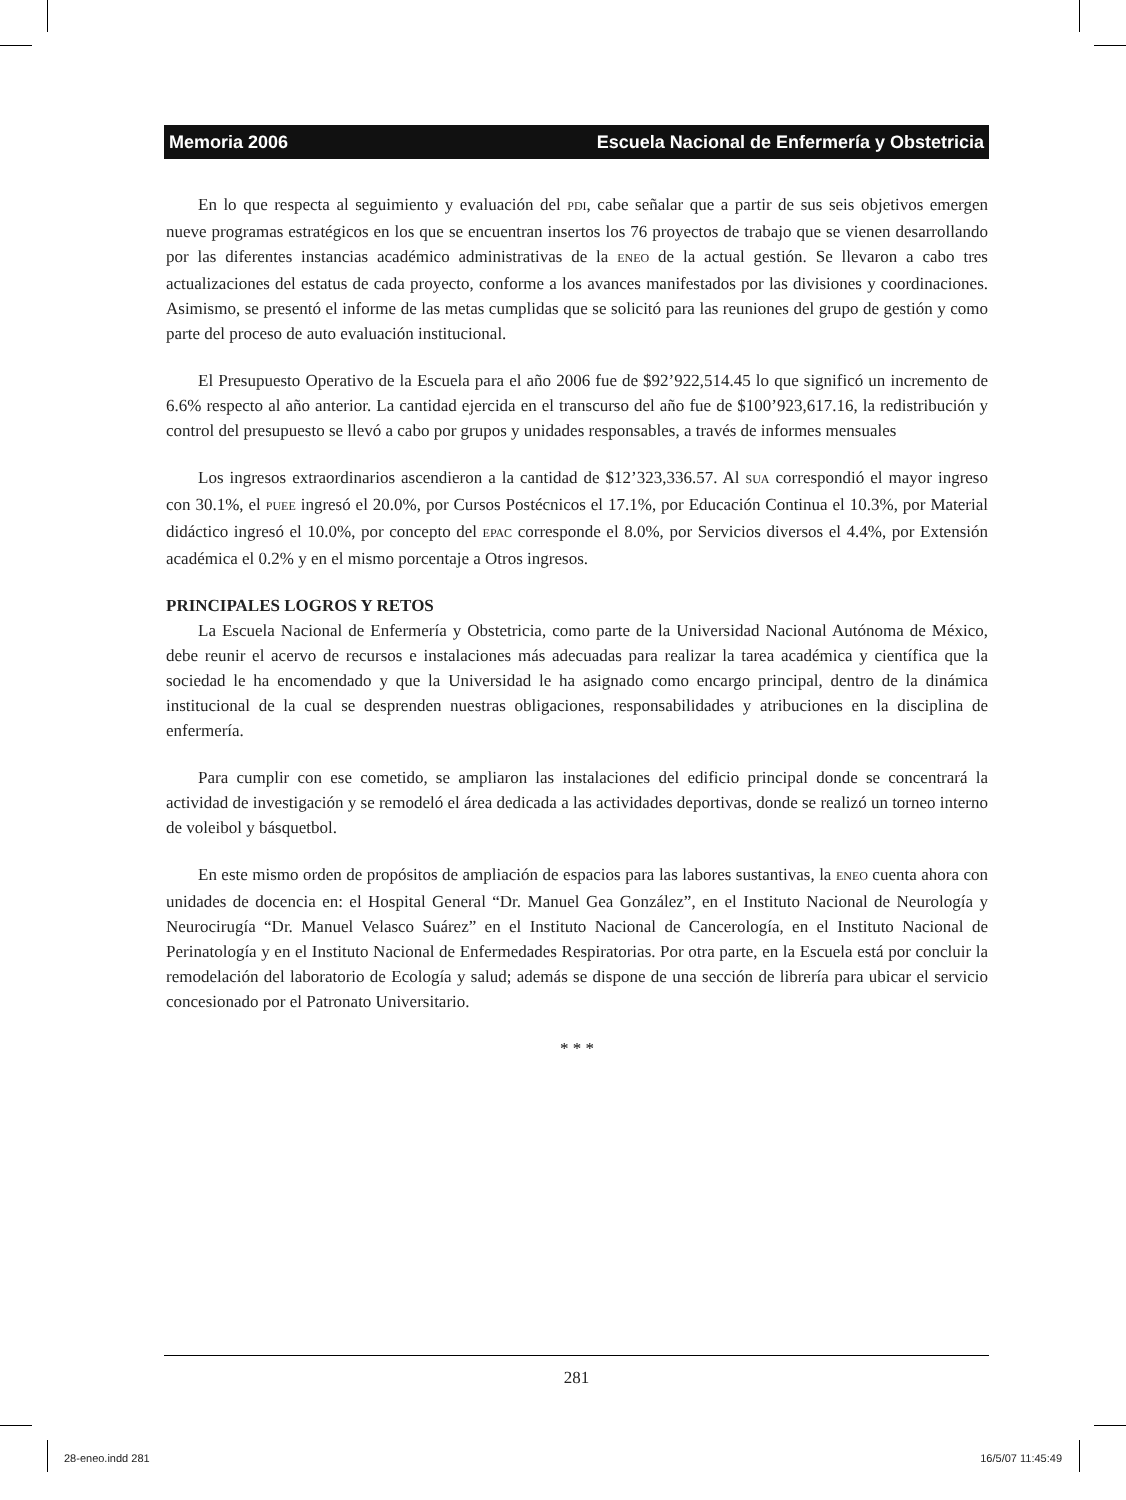Memoria 2006 Escuela Nacional de Enfermería y Obstetricia
En lo que respecta al seguimiento y evaluación del PDI, cabe señalar que a partir de sus seis objetivos emergen nueve programas estratégicos en los que se encuentran insertos los 76 proyectos de trabajo que se vienen desarrollando por las diferentes instancias académico administrativas de la ENEO de la actual gestión. Se llevaron a cabo tres actualizaciones del estatus de cada proyecto, conforme a los avances manifestados por las divisiones y coordinaciones. Asimismo, se presentó el informe de las metas cumplidas que se solicitó para las reuniones del grupo de gestión y como parte del proceso de auto evaluación institucional.
El Presupuesto Operativo de la Escuela para el año 2006 fue de $92’922,514.45 lo que significó un incremento de 6.6% respecto al año anterior. La cantidad ejercida en el transcurso del año fue de $100’923,617.16, la redistribución y control del presupuesto se llevó a cabo por grupos y unidades responsables, a través de informes mensuales
Los ingresos extraordinarios ascendieron a la cantidad de $12’323,336.57. Al SUA correspondió el mayor ingreso con 30.1%, el PUEE ingresó el 20.0%, por Cursos Postécnicos el 17.1%, por Educación Continua el 10.3%, por Material didáctico ingresó el 10.0%, por concepto del EPAC corresponde el 8.0%, por Servicios diversos el 4.4%, por Extensión académica el 0.2% y en el mismo porcentaje a Otros ingresos.
PRINCIPALES LOGROS Y RETOS
La Escuela Nacional de Enfermería y Obstetricia, como parte de la Universidad Nacional Autónoma de México, debe reunir el acervo de recursos e instalaciones más adecuadas para realizar la tarea académica y científica que la sociedad le ha encomendado y que la Universidad le ha asignado como encargo principal, dentro de la dinámica institucional de la cual se desprenden nuestras obligaciones, responsabilidades y atribuciones en la disciplina de enfermería.
Para cumplir con ese cometido, se ampliaron las instalaciones del edificio principal donde se concentrará la actividad de investigación y se remodeló el área dedicada a las actividades deportivas, donde se realizó un torneo interno de voleibol y básquetbol.
En este mismo orden de propósitos de ampliación de espacios para las labores sustantivas, la ENEO cuenta ahora con unidades de docencia en: el Hospital General “Dr. Manuel Gea González”, en el Instituto Nacional de Neurología y Neurocirugía “Dr. Manuel Velasco Suárez” en el Instituto Nacional de Cancerología, en el Instituto Nacional de Perinatología y en el Instituto Nacional de Enfermedades Respiratorias. Por otra parte, en la Escuela está por concluir la remodelación del laboratorio de Ecología y salud; además se dispone de una sección de librería para ubicar el servicio concesionado por el Patronato Universitario.
* * *
281
28-eneo.indd 281 16/5/07 11:45:49